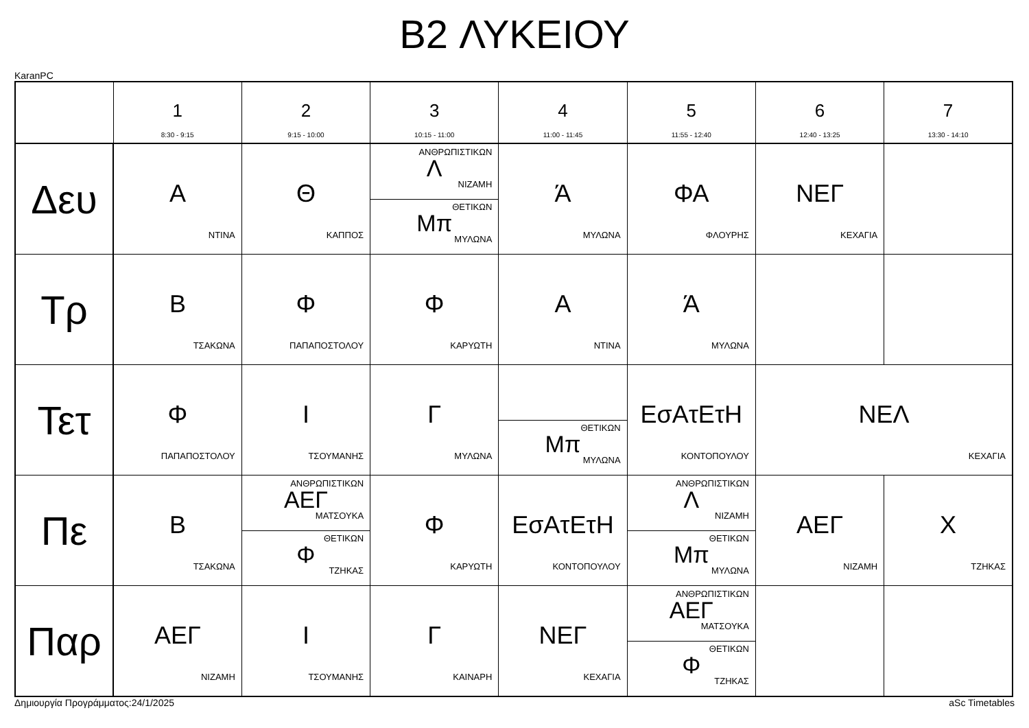B2 ΛΥΚΕΙΟΥ
KaranPC
| | 1 8:30 - 9:15 | 2 9:15 - 10:00 | 3 10:15 - 11:00 | 4 11:00 - 11:45 | 5 11:55 - 12:40 | 6 12:40 - 13:25 | 7 13:30 - 14:10 |
| --- | --- | --- | --- | --- | --- | --- | --- |
| Δευ | Α ΝΤΙΝΑ | Θ ΚΑΠΠΟΣ | ΑΝΘΡΩΠΙΣΤΙΚΩΝ Λ ΝΙΖΑΜΗ ΘΕΤΙΚΩΝ Μπ ΜΥΛΩΝΑ | Ά ΜΥΛΩΝΑ | ΦΑ ΦΛΟΥΡΗΣ | ΝΕΓ ΚΕΧΑΓΙΑ | |
| Τρ | Β ΤΣΑΚΩΝΑ | Φ ΠΑΠΑΠΟΣΤΟΛΟΥ | Φ ΚΑΡΥΩΤΗ | Α ΝΤΙΝΑ | Ά ΜΥΛΩΝΑ | | |
| Τετ | Φ ΠΑΠΑΠΟΣΤΟΛΟΥ | Ι ΤΣΟΥΜΑΝΗΣ | Γ ΜΥΛΩΝΑ | ΘΕΤΙΚΩΝ Μπ ΜΥΛΩΝΑ | ΕσΑτΕτΗ ΚΟΝΤΟΠΟΥΛΟΥ | ΝΕΛ ΚΕΧΑΓΙΑ | |
| Πε | Β ΤΣΑΚΩΝΑ | ΑΝΘΡΩΠΙΣΤΙΚΩΝ ΑΕΓ ΜΑΤΣΟΥΚΑ ΘΕΤΙΚΩΝ Φ ΤΖΗΚΑΣ | Φ ΚΑΡΥΩΤΗ | ΕσΑτΕτΗ ΚΟΝΤΟΠΟΥΛΟΥ | ΑΝΘΡΩΠΙΣΤΙΚΩΝ Λ ΝΙΖΑΜΗ ΘΕΤΙΚΩΝ Μπ ΜΥΛΩΝΑ | ΑΕΓ ΝΙΖΑΜΗ | Χ ΤΖΗΚΑΣ |
| Παρ | ΑΕΓ ΝΙΖΑΜΗ | Ι ΤΣΟΥΜΑΝΗΣ | Γ ΚΑΙΝΑΡΗ | ΝΕΓ ΚΕΧΑΓΙΑ | ΑΝΘΡΩΠΙΣΤΙΚΩΝ ΑΕΓ ΜΑΤΣΟΥΚΑ ΘΕΤΙΚΩΝ Φ ΤΖΗΚΑΣ | | |
Δημιουργία Προγράμματος:24/1/2025 aSc Timetables